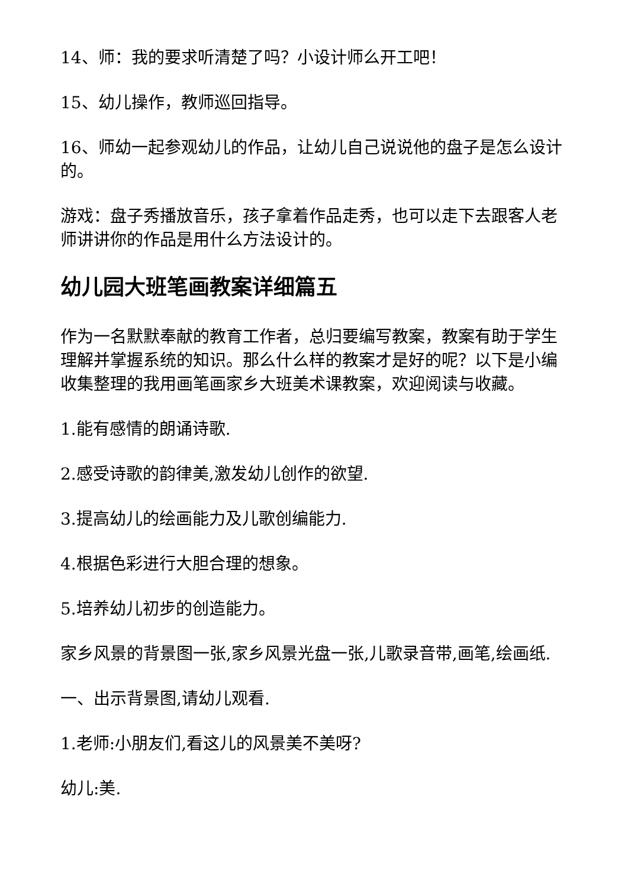14、师：我的要求听清楚了吗？小设计师么开工吧！
15、幼儿操作，教师巡回指导。
16、师幼一起参观幼儿的作品，让幼儿自己说说他的盘子是怎么设计的。
游戏：盘子秀播放音乐，孩子拿着作品走秀，也可以走下去跟客人老师讲讲你的作品是用什么方法设计的。
幼儿园大班笔画教案详细篇五
作为一名默默奉献的教育工作者，总归要编写教案，教案有助于学生理解并掌握系统的知识。那么什么样的教案才是好的呢？以下是小编收集整理的我用画笔画家乡大班美术课教案，欢迎阅读与收藏。
1.能有感情的朗诵诗歌.
2.感受诗歌的韵律美,激发幼儿创作的欲望.
3.提高幼儿的绘画能力及儿歌创编能力.
4.根据色彩进行大胆合理的想象。
5.培养幼儿初步的创造能力。
家乡风景的背景图一张,家乡风景光盘一张,儿歌录音带,画笔,绘画纸.
一、出示背景图,请幼儿观看.
1.老师:小朋友们,看这儿的风景美不美呀?
幼儿:美.